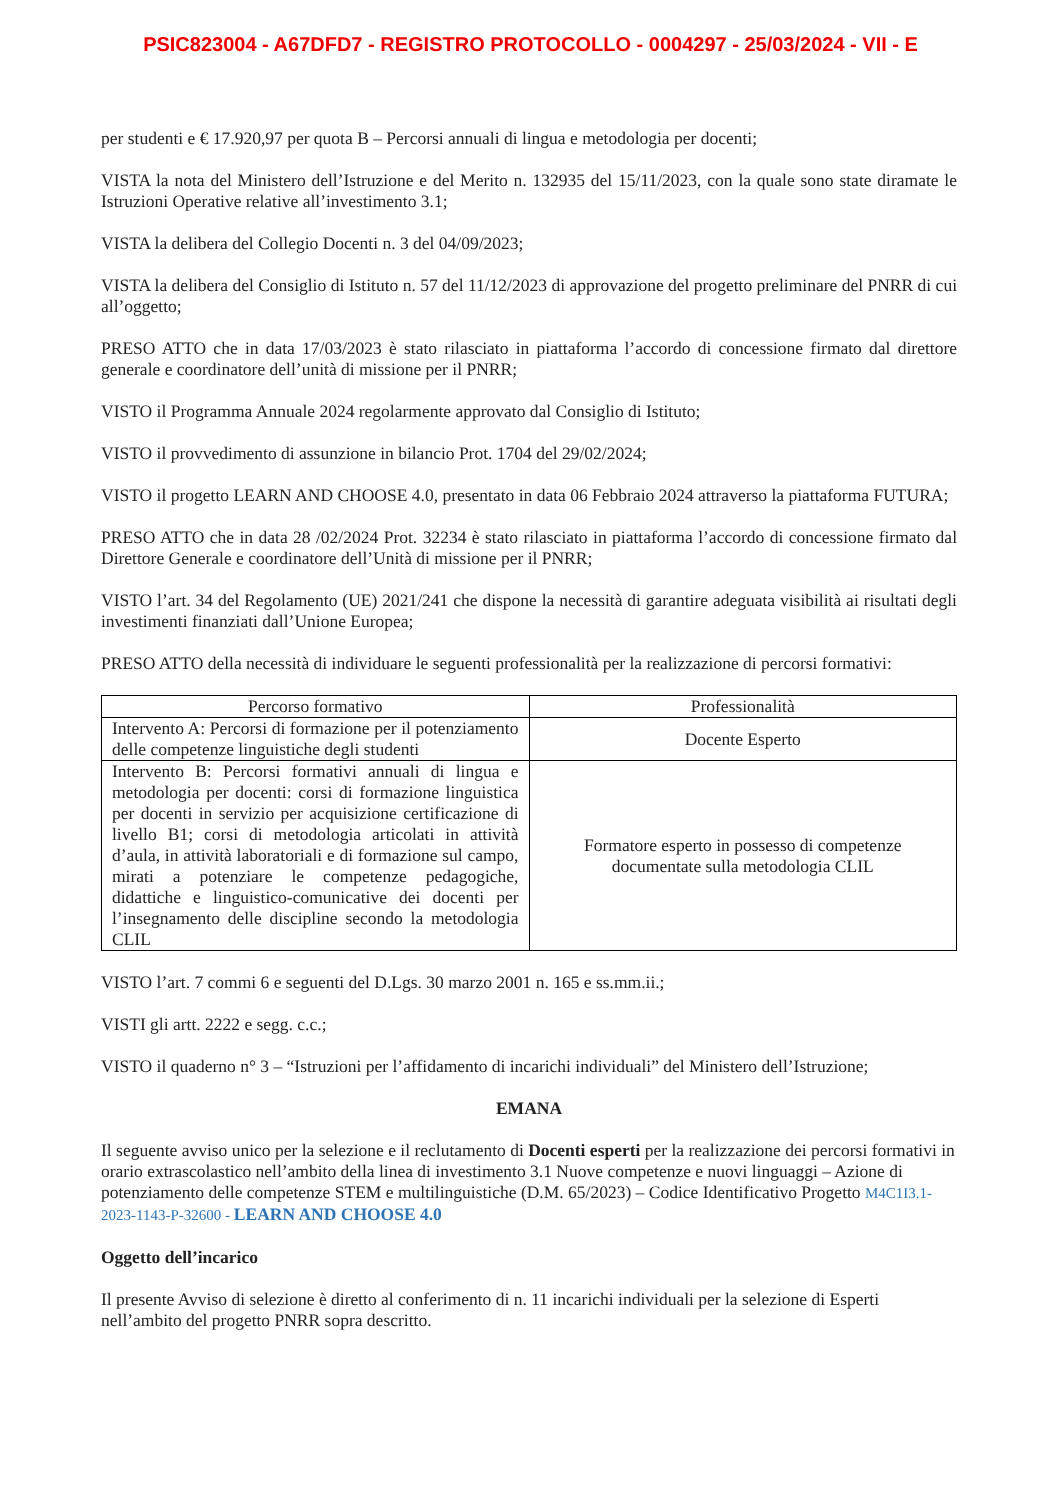PSIC823004 - A67DFD7 - REGISTRO PROTOCOLLO - 0004297 - 25/03/2024 - VII - E
per studenti e € 17.920,97 per quota B – Percorsi annuali di lingua e metodologia per docenti;
VISTA la nota del Ministero dell’Istruzione e del Merito n. 132935 del 15/11/2023, con la quale sono state diramate le Istruzioni Operative relative all’investimento 3.1;
VISTA la delibera del Collegio Docenti n. 3 del 04/09/2023;
VISTA la delibera del Consiglio di Istituto n. 57 del 11/12/2023 di approvazione del progetto preliminare del PNRR di cui all’oggetto;
PRESO ATTO che in data 17/03/2023 è stato rilasciato in piattaforma l’accordo di concessione firmato dal direttore generale e coordinatore dell’unità di missione per il PNRR;
VISTO il Programma Annuale 2024 regolarmente approvato dal Consiglio di Istituto;
VISTO il provvedimento di assunzione in bilancio Prot. 1704 del 29/02/2024;
VISTO il progetto LEARN AND CHOOSE 4.0, presentato in data 06 Febbraio 2024 attraverso la piattaforma FUTURA;
PRESO ATTO che in data 28 /02/2024 Prot. 32234 è stato rilasciato in piattaforma l’accordo di concessione firmato dal Direttore Generale e coordinatore dell’Unità di missione per il PNRR;
VISTO l’art. 34 del Regolamento (UE) 2021/241 che dispone la necessità di garantire adeguata visibilità ai risultati degli investimenti finanziati dall’Unione Europea;
PRESO ATTO della necessità di individuare le seguenti professionalità per la realizzazione di percorsi formativi:
| Percorso formativo | Professionalità |
| --- | --- |
| Intervento A: Percorsi di formazione per il potenziamento delle competenze linguistiche degli studenti | Docente Esperto |
| Intervento B: Percorsi formativi annuali di lingua e metodologia per docenti: corsi di formazione linguistica per docenti in servizio per acquisizione certificazione di livello B1; corsi di metodologia articolati in attività d’aula, in attività laboratoriali e di formazione sul campo, mirati a potenziare le competenze pedagogiche, didattiche e linguistico-comunicative dei docenti per l’insegnamento delle discipline secondo la metodologia CLIL | Formatore esperto in possesso di competenze documentate sulla metodologia CLIL |
VISTO l’art. 7 commi 6 e seguenti del D.Lgs. 30 marzo 2001 n. 165 e ss.mm.ii.;
VISTI gli artt. 2222 e segg. c.c.;
VISTO il quaderno n° 3 – “Istruzioni per l’affidamento di incarichi individuali” del Ministero dell’Istruzione;
EMANA
Il seguente avviso unico per la selezione e il reclutamento di Docenti esperti per la realizzazione dei percorsi formativi in orario extrascolastico nell’ambito della linea di investimento 3.1 Nuove competenze e nuovi linguaggi – Azione di potenziamento delle competenze STEM e multilinguistiche (D.M. 65/2023) – Codice Identificativo Progetto M4C1I3.1-2023-1143-P-32600 - LEARN AND CHOOSE 4.0
Oggetto dell’incarico
Il presente Avviso di selezione è diretto al conferimento di n. 11 incarichi individuali per la selezione di Esperti nell’ambito del progetto PNRR sopra descritto.